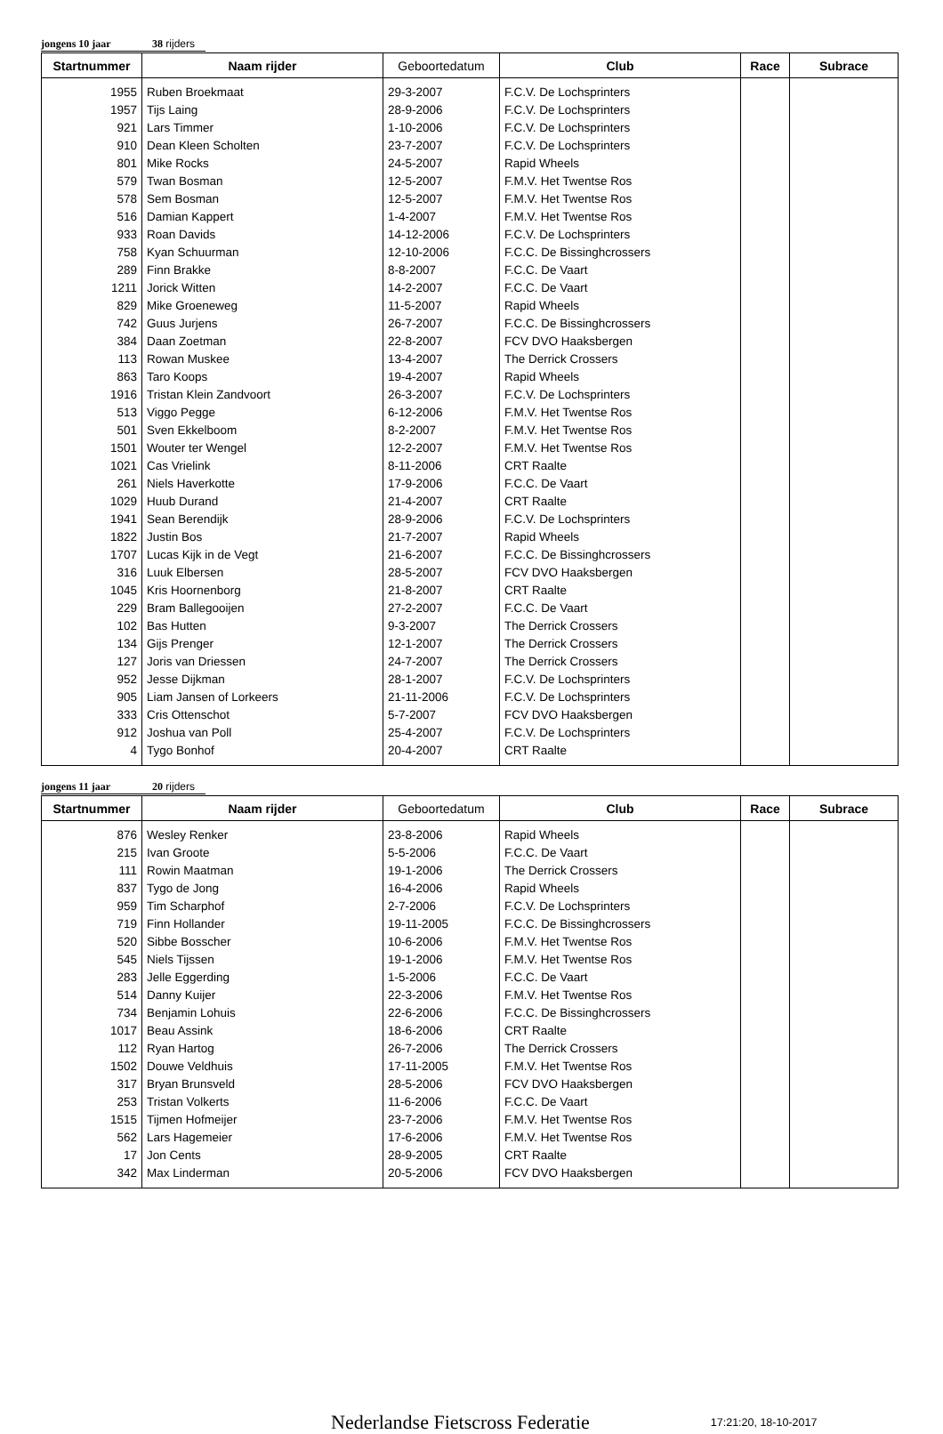jongens 10 jaar 38 rijders
| Startnummer | Naam rijder | Geboortedatum | Club | Race | Subrace |
| --- | --- | --- | --- | --- | --- |
| 1955 | Ruben Broekmaat | 29-3-2007 | F.C.V. De Lochsprinters | | |
| 1957 | Tijs Laing | 28-9-2006 | F.C.V. De Lochsprinters | | |
| 921 | Lars Timmer | 1-10-2006 | F.C.V. De Lochsprinters | | |
| 910 | Dean Kleen Scholten | 23-7-2007 | F.C.V. De Lochsprinters | | |
| 801 | Mike Rocks | 24-5-2007 | Rapid Wheels | | |
| 579 | Twan Bosman | 12-5-2007 | F.M.V. Het Twentse Ros | | |
| 578 | Sem Bosman | 12-5-2007 | F.M.V. Het Twentse Ros | | |
| 516 | Damian Kappert | 1-4-2007 | F.M.V. Het Twentse Ros | | |
| 933 | Roan Davids | 14-12-2006 | F.C.V. De Lochsprinters | | |
| 758 | Kyan Schuurman | 12-10-2006 | F.C.C. De Bissinghcrossers | | |
| 289 | Finn Brakke | 8-8-2007 | F.C.C. De Vaart | | |
| 1211 | Jorick Witten | 14-2-2007 | F.C.C. De Vaart | | |
| 829 | Mike Groeneweg | 11-5-2007 | Rapid Wheels | | |
| 742 | Guus Jurjens | 26-7-2007 | F.C.C. De Bissinghcrossers | | |
| 384 | Daan Zoetman | 22-8-2007 | FCV DVO Haaksbergen | | |
| 113 | Rowan Muskee | 13-4-2007 | The Derrick Crossers | | |
| 863 | Taro Koops | 19-4-2007 | Rapid Wheels | | |
| 1916 | Tristan Klein Zandvoort | 26-3-2007 | F.C.V. De Lochsprinters | | |
| 513 | Viggo Pegge | 6-12-2006 | F.M.V. Het Twentse Ros | | |
| 501 | Sven Ekkelboom | 8-2-2007 | F.M.V. Het Twentse Ros | | |
| 1501 | Wouter ter Wengel | 12-2-2007 | F.M.V. Het Twentse Ros | | |
| 1021 | Cas Vrielink | 8-11-2006 | CRT Raalte | | |
| 261 | Niels Haverkotte | 17-9-2006 | F.C.C. De Vaart | | |
| 1029 | Huub Durand | 21-4-2007 | CRT Raalte | | |
| 1941 | Sean Berendijk | 28-9-2006 | F.C.V. De Lochsprinters | | |
| 1822 | Justin Bos | 21-7-2007 | Rapid Wheels | | |
| 1707 | Lucas Kijk in de Vegt | 21-6-2007 | F.C.C. De Bissinghcrossers | | |
| 316 | Luuk Elbersen | 28-5-2007 | FCV DVO Haaksbergen | | |
| 1045 | Kris Hoornenborg | 21-8-2007 | CRT Raalte | | |
| 229 | Bram Ballegooijen | 27-2-2007 | F.C.C. De Vaart | | |
| 102 | Bas Hutten | 9-3-2007 | The Derrick Crossers | | |
| 134 | Gijs Prenger | 12-1-2007 | The Derrick Crossers | | |
| 127 | Joris van Driessen | 24-7-2007 | The Derrick Crossers | | |
| 952 | Jesse Dijkman | 28-1-2007 | F.C.V. De Lochsprinters | | |
| 905 | Liam Jansen of Lorkeers | 21-11-2006 | F.C.V. De Lochsprinters | | |
| 333 | Cris Ottenschot | 5-7-2007 | FCV DVO Haaksbergen | | |
| 912 | Joshua van Poll | 25-4-2007 | F.C.V. De Lochsprinters | | |
| 4 | Tygo Bonhof | 20-4-2007 | CRT Raalte | | |
jongens 11 jaar 20 rijders
| Startnummer | Naam rijder | Geboortedatum | Club | Race | Subrace |
| --- | --- | --- | --- | --- | --- |
| 876 | Wesley Renker | 23-8-2006 | Rapid Wheels | | |
| 215 | Ivan Groote | 5-5-2006 | F.C.C. De Vaart | | |
| 111 | Rowin Maatman | 19-1-2006 | The Derrick Crossers | | |
| 837 | Tygo de Jong | 16-4-2006 | Rapid Wheels | | |
| 959 | Tim Scharphof | 2-7-2006 | F.C.V. De Lochsprinters | | |
| 719 | Finn Hollander | 19-11-2005 | F.C.C. De Bissinghcrossers | | |
| 520 | Sibbe Bosscher | 10-6-2006 | F.M.V. Het Twentse Ros | | |
| 545 | Niels Tijssen | 19-1-2006 | F.M.V. Het Twentse Ros | | |
| 283 | Jelle Eggerding | 1-5-2006 | F.C.C. De Vaart | | |
| 514 | Danny Kuijer | 22-3-2006 | F.M.V. Het Twentse Ros | | |
| 734 | Benjamin Lohuis | 22-6-2006 | F.C.C. De Bissinghcrossers | | |
| 1017 | Beau Assink | 18-6-2006 | CRT Raalte | | |
| 112 | Ryan Hartog | 26-7-2006 | The Derrick Crossers | | |
| 1502 | Douwe Veldhuis | 17-11-2005 | F.M.V. Het Twentse Ros | | |
| 317 | Bryan Brunsveld | 28-5-2006 | FCV DVO Haaksbergen | | |
| 253 | Tristan Volkerts | 11-6-2006 | F.C.C. De Vaart | | |
| 1515 | Tijmen Hofmeijer | 23-7-2006 | F.M.V. Het Twentse Ros | | |
| 562 | Lars Hagemeier | 17-6-2006 | F.M.V. Het Twentse Ros | | |
| 17 | Jon Cents | 28-9-2005 | CRT Raalte | | |
| 342 | Max Linderman | 20-5-2006 | FCV DVO Haaksbergen | | |
Nederlandse Fietscross Federatie 17:21:20, 18-10-2017